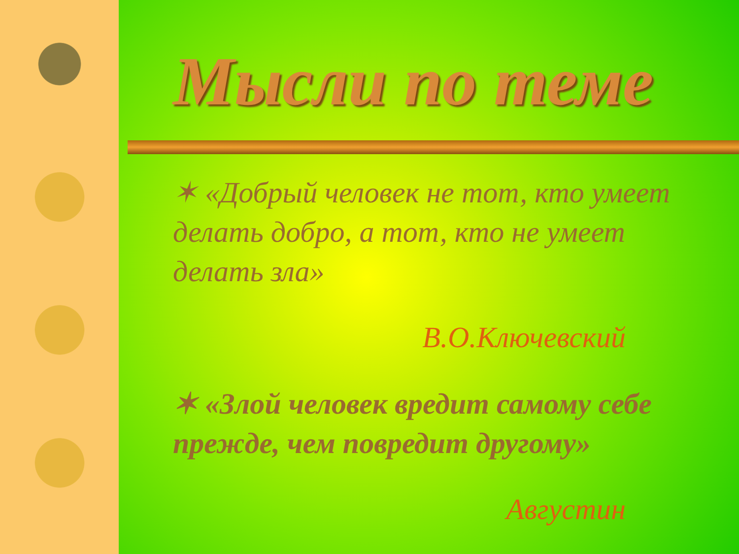Мысли по теме
✶ «Добрый человек не тот, кто умеет делать добро, а тот, кто не умеет делать зла»
В.О.Ключевский
✶ «Злой человек вредит самому себе прежде, чем повредит другому»
Августин